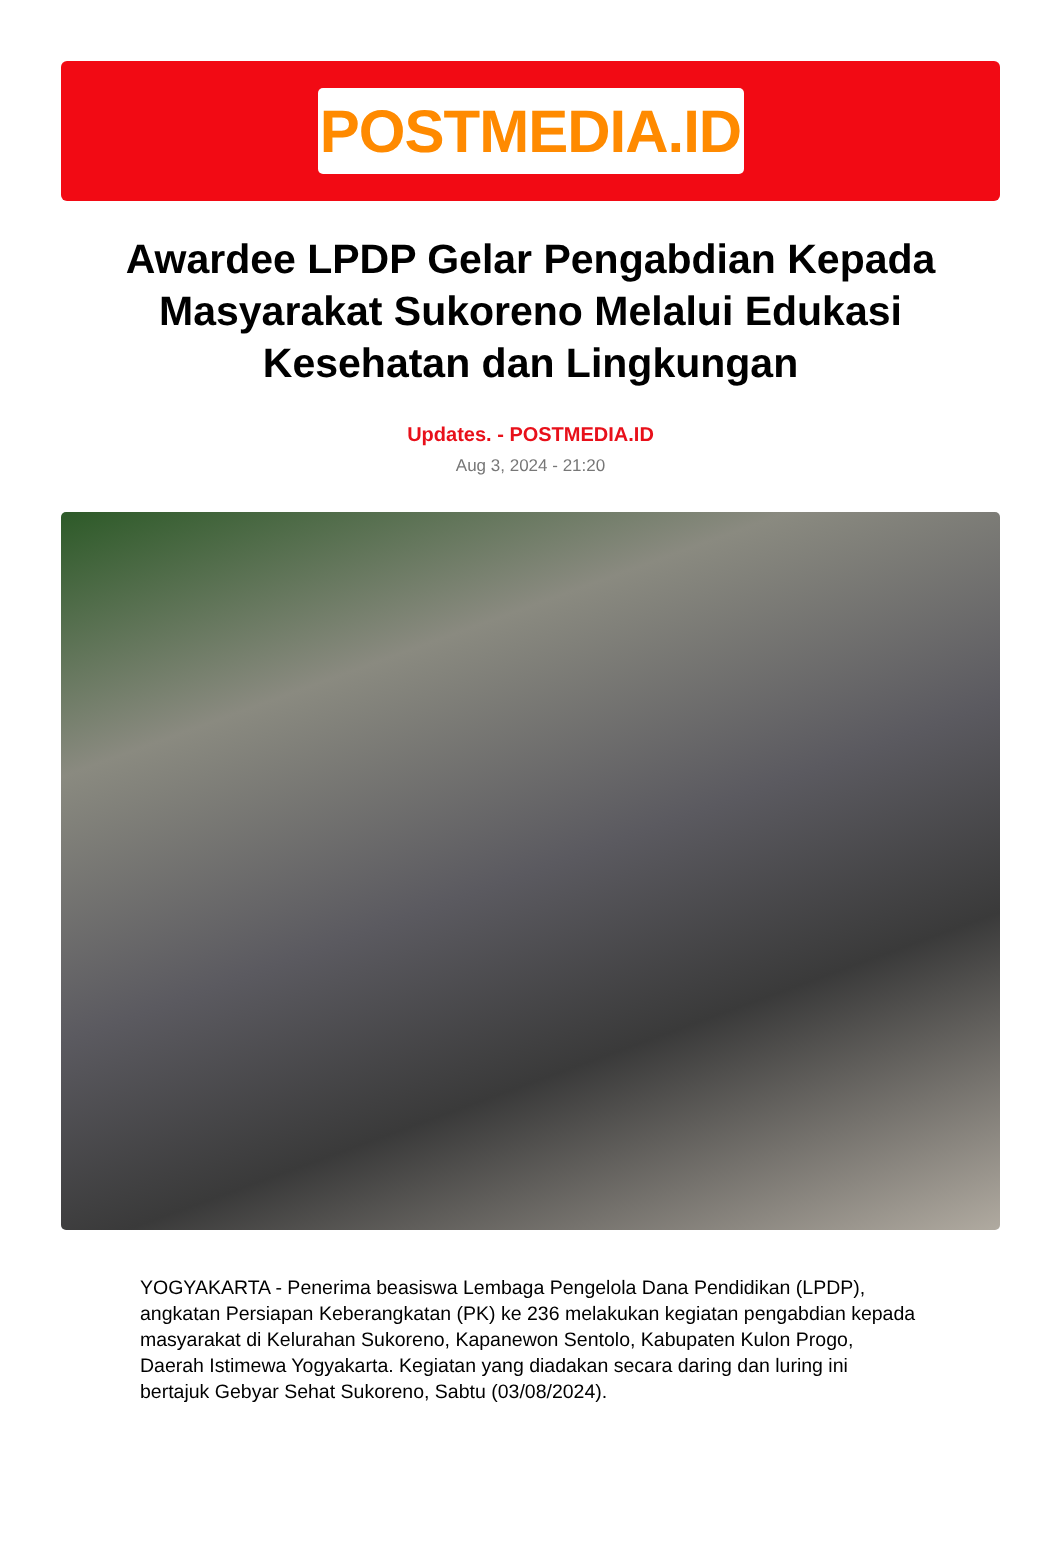POSTMEDIA.ID
Awardee LPDP Gelar Pengabdian Kepada Masyarakat Sukoreno Melalui Edukasi Kesehatan dan Lingkungan
Updates. - POSTMEDIA.ID
Aug 3, 2024 - 21:20
YOGYAKARTA - Penerima beasiswa Lembaga Pengelola Dana Pendidikan (LPDP), angkatan Persiapan Keberangkatan (PK) ke 236 melakukan kegiatan pengabdian kepada masyarakat di Kelurahan Sukoreno, Kapanewon Sentolo, Kabupaten Kulon Progo, Daerah Istimewa Yogyakarta. Kegiatan yang diadakan secara daring dan luring ini bertajuk Gebyar Sehat Sukoreno, Sabtu (03/08/2024).